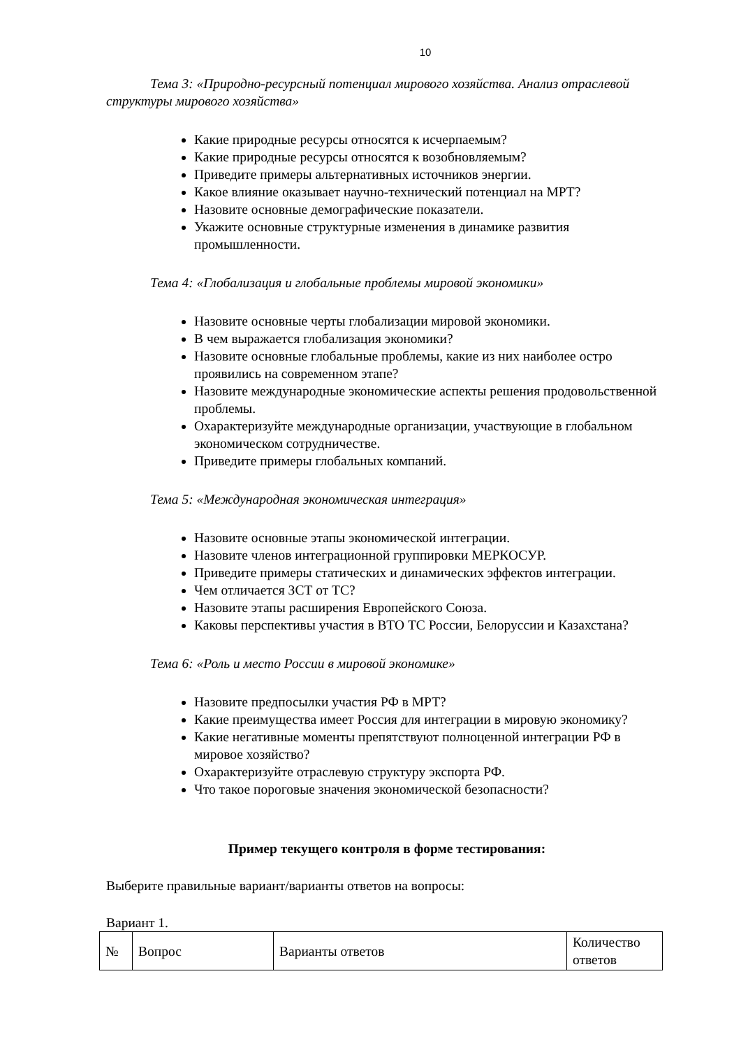10
Тема 3: «Природно-ресурсный потенциал мирового хозяйства. Анализ отраслевой структуры мирового хозяйства»
Какие природные ресурсы относятся к исчерпаемым?
Какие природные ресурсы относятся к возобновляемым?
Приведите примеры альтернативных источников энергии.
Какое влияние оказывает научно-технический потенциал на МРТ?
Назовите основные демографические показатели.
Укажите основные структурные изменения в динамике развития промышленности.
Тема 4: «Глобализация и глобальные проблемы мировой экономики»
Назовите основные черты глобализации мировой экономики.
В чем выражается глобализация экономики?
Назовите основные глобальные проблемы, какие из них наиболее остро проявились на современном этапе?
Назовите международные экономические аспекты решения продовольственной проблемы.
Охарактеризуйте международные организации, участвующие в глобальном экономическом сотрудничестве.
Приведите примеры глобальных компаний.
Тема 5: «Международная экономическая интеграция»
Назовите основные этапы экономической интеграции.
Назовите членов интеграционной группировки МЕРКОСУР.
Приведите примеры статических и динамических эффектов интеграции.
Чем отличается ЗСТ от ТС?
Назовите этапы расширения Европейского Союза.
Каковы перспективы участия в ВТО ТС России, Белоруссии и Казахстана?
Тема 6: «Роль и место России в мировой экономике»
Назовите предпосылки участия РФ в МРТ?
Какие преимущества имеет Россия для интеграции в мировую экономику?
Какие негативные моменты препятствуют полноценной интеграции РФ в мировое хозяйство?
Охарактеризуйте отраслевую структуру экспорта РФ.
Что такое пороговые значения экономической безопасности?
Пример текущего контроля в форме тестирования:
Выберите правильные вариант/варианты ответов на вопросы:
Вариант 1.
| № | Вопрос | Варианты ответов | Количество ответов |